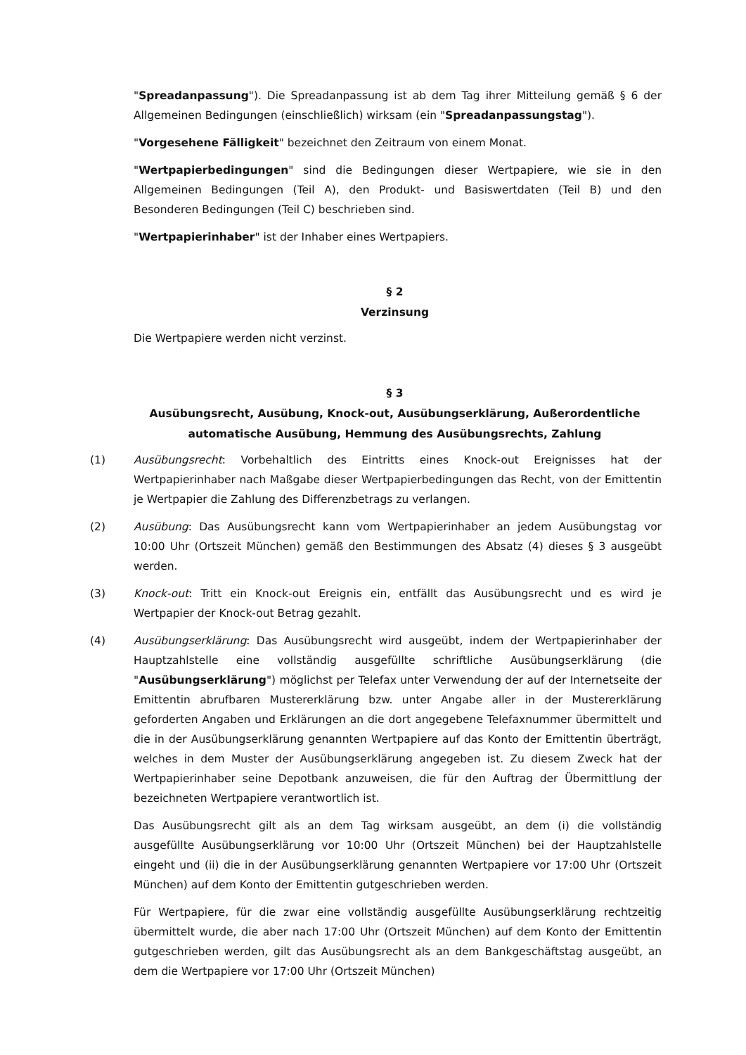"Spreadanpassung"). Die Spreadanpassung ist ab dem Tag ihrer Mitteilung gemäß § 6 der Allgemeinen Bedingungen (einschließlich) wirksam (ein "Spreadanpassungstag").
"Vorgesehene Fälligkeit" bezeichnet den Zeitraum von einem Monat.
"Wertpapierbedingungen" sind die Bedingungen dieser Wertpapiere, wie sie in den Allgemeinen Bedingungen (Teil A), den Produkt- und Basiswertdaten (Teil B) und den Besonderen Bedingungen (Teil C) beschrieben sind.
"Wertpapierinhaber" ist der Inhaber eines Wertpapiers.
§ 2
Verzinsung
Die Wertpapiere werden nicht verzinst.
§ 3
Ausübungsrecht, Ausübung, Knock-out, Ausübungserklärung, Außerordentliche automatische Ausübung, Hemmung des Ausübungsrechts, Zahlung
(1) Ausübungsrecht: Vorbehaltlich des Eintritts eines Knock-out Ereignisses hat der Wertpapierinhaber nach Maßgabe dieser Wertpapierbedingungen das Recht, von der Emittentin je Wertpapier die Zahlung des Differenzbetrags zu verlangen.
(2) Ausübung: Das Ausübungsrecht kann vom Wertpapierinhaber an jedem Ausübungstag vor 10:00 Uhr (Ortszeit München) gemäß den Bestimmungen des Absatz (4) dieses § 3 ausgeübt werden.
(3) Knock-out: Tritt ein Knock-out Ereignis ein, entfällt das Ausübungsrecht und es wird je Wertpapier der Knock-out Betrag gezahlt.
(4) Ausübungserklärung: Das Ausübungsrecht wird ausgeübt, indem der Wertpapierinhaber der Hauptzahlstelle eine vollständig ausgefüllte schriftliche Ausübungserklärung (die "Ausübungserklärung") möglichst per Telefax unter Verwendung der auf der Internetseite der Emittentin abrufbaren Mustererklärung bzw. unter Angabe aller in der Mustererklärung geforderten Angaben und Erklärungen an die dort angegebene Telefaxnummer übermittelt und die in der Ausübungserklärung genannten Wertpapiere auf das Konto der Emittentin überträgt, welches in dem Muster der Ausübungserklärung angegeben ist. Zu diesem Zweck hat der Wertpapierinhaber seine Depotbank anzuweisen, die für den Auftrag der Übermittlung der bezeichneten Wertpapiere verantwortlich ist.
Das Ausübungsrecht gilt als an dem Tag wirksam ausgeübt, an dem (i) die vollständig ausgefüllte Ausübungserklärung vor 10:00 Uhr (Ortszeit München) bei der Hauptzahlstelle eingeht und (ii) die in der Ausübungserklärung genannten Wertpapiere vor 17:00 Uhr (Ortszeit München) auf dem Konto der Emittentin gutgeschrieben werden.
Für Wertpapiere, für die zwar eine vollständig ausgefüllte Ausübungserklärung rechtzeitig übermittelt wurde, die aber nach 17:00 Uhr (Ortszeit München) auf dem Konto der Emittentin gutgeschrieben werden, gilt das Ausübungsrecht als an dem Bankgeschäftstag ausgeübt, an dem die Wertpapiere vor 17:00 Uhr (Ortszeit München)